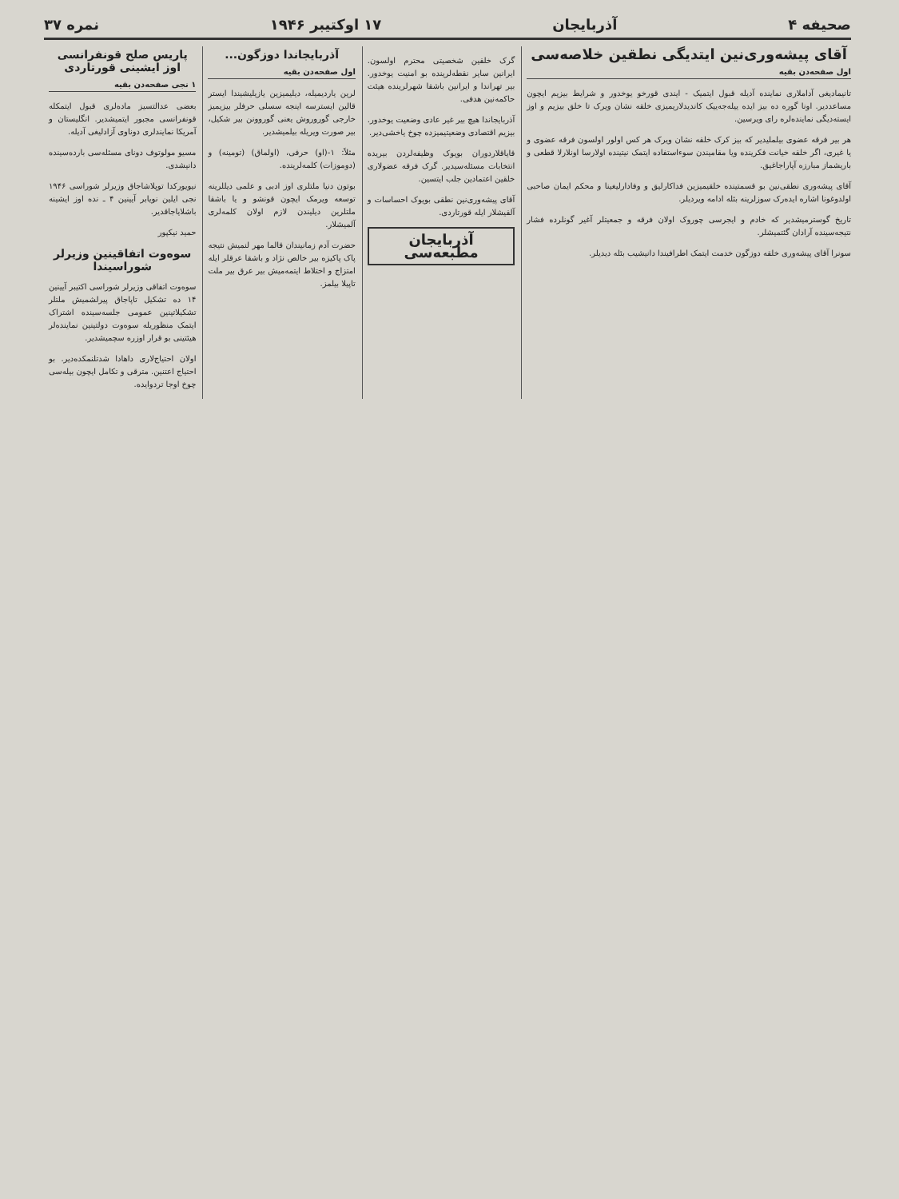صحیفه ۴ آذربایجان ۱۷ اوکتیبر ۱۹۴۶ نمره ۳۷
آقای پیشه‌وری‌نین ایتدیگی نطقین خلاصه‌سی
اول صفحه‌دن بقیه
تانیمادیغی آداملاری نماینده آدیله قبول ایتمیک - ایندی قورخو یوخدور و شرایط بیزیم ایچون مساعددیر. اونا گوره ده بیز ایده ییله‌جه‌ییک کاندیدلاریمیزی خلقه نشان ویرک تا خلق بیزیم و اوز ایسته‌دیگی نماینده‌لره رای ویرسین.
هر بیر فرقه عضوی بیلملیدیر که بیز کرک خلقه نشان ویرک هر کس اولور اولسون فرقه عضوی و یا غیری، اگر خلقه خیانت فکرینده ویا مقامیندن سوءاستفاده ایتمک نیتینده اولارسا اونلارلا قطعی و باریشماز مبارزه آپاراجاغیق.
آقای پیشه‌وری نطقی‌نین بو قسمتینده خلقیمیزین فداکارلیق و وفادارلیغینا و محکم ایمان صاحبی اولدوغونا اشاره ایده‌رک سوزلرینه بئله ادامه ویردیلر.
تاریخ گوسترمیشدیر که خادم و ایجرسی چوروک اولان فرقه و جمعیتلر آغیر گونلرده فشار نتیجه‌سینده آرادان گئتمیشلر.
سونرا آقای پیشه‌وری خلقه دوزگون خدمت ایتمک اطرافیندا دانیشیب بئله دیدیلر.
گرک خلقین شخصیتی محترم اولسون. ایرانین سایر نقطه‌لرینده بو امنیت یوخدور. بیر تهراندا و ایرانین باشقا شهرلرینده هیئت حاکمه‌نین هدفی.
آذربایجاندا هیچ بیر غیر عادی وضعیت یوخدور. بیزیم اقتصادی وضعیتیمیزده چوخ یاخشی‌دیر.
قایاقلاردوران بویوک وظیفه‌لردن بیریده انتخابات مسئله‌سیدیر. گرک فرقه عضولاری خلقین اعتمادین جلب ایتسین.
آقای پیشه‌وری‌نین نطقی بویوک احساسات و آلقیشلار ایله قورتاردی.
آذربایجان مطبعه‌سی
آذربایجاندا دوزگون...
اول صفحه‌دن بقیه
لرین یاردیمیله، دیلیمیزین یازیلیشیندا ایستر قالین ایسترسه اینجه سسلی حرفلر بیزیمیز خارجی گوروروش یعنی گوروونن بیر شکیل، بیر صورت ویریله بیلمیشدیر.
مثلاً: ۱-(او) حرفی، (اولماق) (تومینه) و (دوموزات) کلمه‌لرینده.
بوتون دنیا ملتلری اوز ادبی و علمی دیللرینه توسعه ویرمک ایچون قونشو و یا باشقا ملتلرین دیلیندن لازم اولان کلمه‌لری آلمیشلار.
حضرت آدم زمانیندان قالما مهر لنمیش نتیجه پاک پاکیزه بیر خالص نژاد و باشقا عرقلر ایله امتزاج و اختلاط ایتمه‌میش بیر عرق بیر ملت تاپیلا بیلمز.
پاریس صلح قونفرانسی اوز ایشینی قورتاردی
۱ نجی صفحه‌دن بقیه
بعضی عدالتسیز ماده‌لری قبول ایتمکله قونفرانسی مجبور ایتمیشدیر. انگلیستان و آمریکا نمایندلری دوناوی آزادلیغی آدیله.
مسیو مولوتوف دونای مسئله‌سی بارده‌سینده دانیشدی.
نیویورکدا توپلاشاجاق وزیرلر شوراسی ۱۹۴۶ نجی ایلین نویابر آیینین ۴ ـ نده اوز ایشینه باشلایاجاقدیر.
حمید نیکپور
سوه‌وت اتفاقینین وزیرلر شوراسیندا
سوه‌وت اتفاقی وزیرلر شوراسی اکتیبر آیینین ۱۴ ده تشکیل تاپاجاق پیرلشمیش ملتلر تشکیلاتینین عمومی جلسه‌سینده اشتراک ایتمک منظوریله سوه‌وت دولتینین نماینده‌لر هیئتینی بو قرار اوزره سچمیشدیر.
اولان احتیاج‌لاری داهادا شدتلنمکده‌دیر. بو احتیاج اعتنین. مترقی و تکامل ایچون بیله‌سی چوخ اوجا تردوایده.